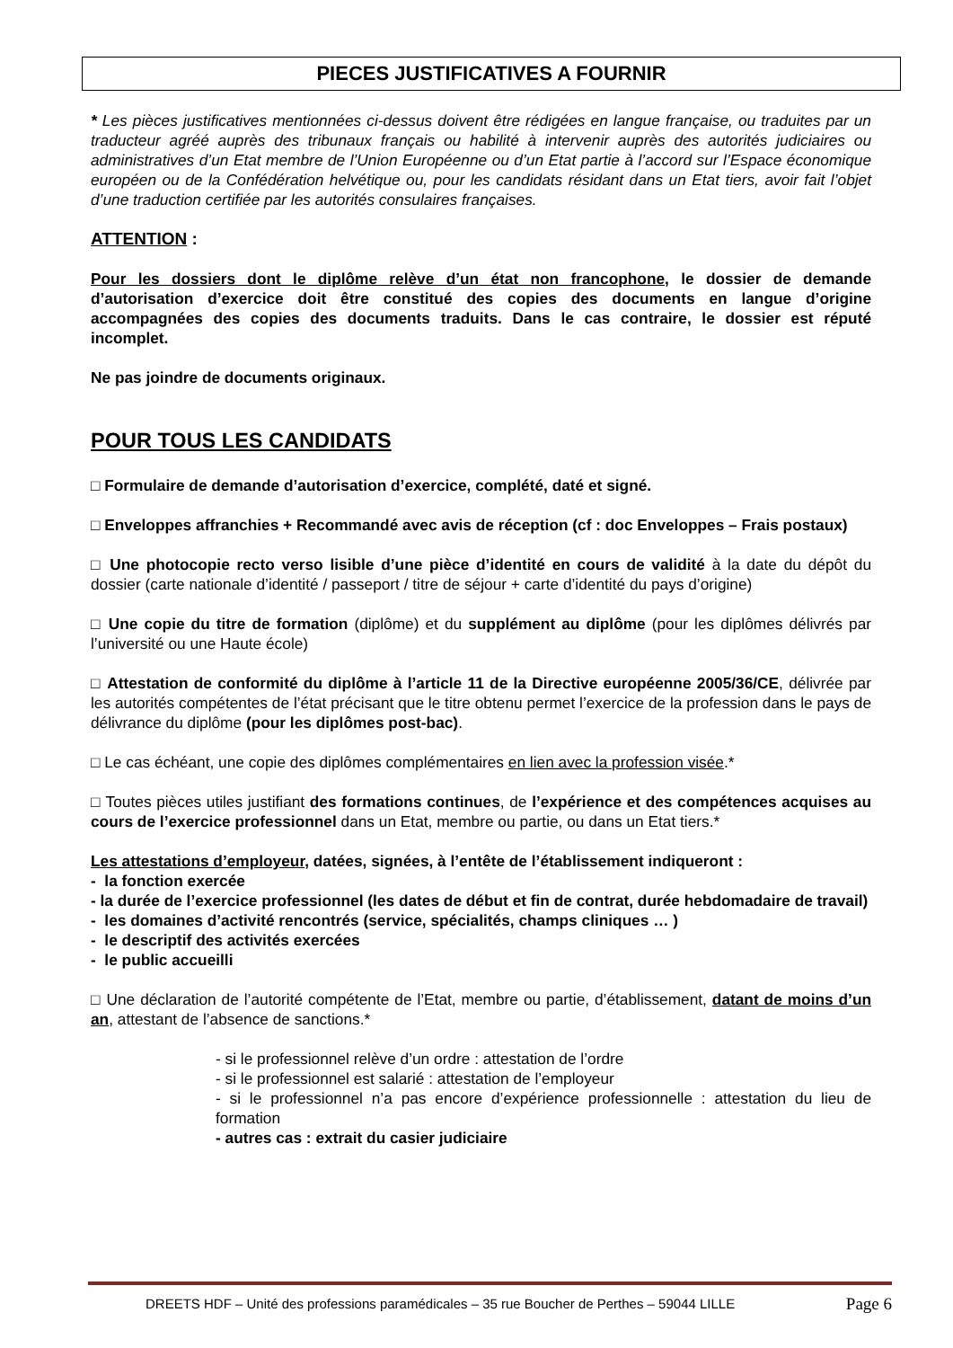PIECES JUSTIFICATIVES A FOURNIR
* Les pièces justificatives mentionnées ci-dessus doivent être rédigées en langue française, ou traduites par un traducteur agréé auprès des tribunaux français ou habilité à intervenir auprès des autorités judiciaires ou administratives d’un Etat membre de l’Union Européenne ou d’un Etat partie à l’accord sur l’Espace économique européen ou de la Confédération helvétique ou, pour les candidats résidant dans un Etat tiers, avoir fait l’objet d’une traduction certifiée par les autorités consulaires françaises.
ATTENTION :
Pour les dossiers dont le diplôme relève d’un état non francophone, le dossier de demande d’autorisation d’exercice doit être constitué des copies des documents en langue d’origine accompagnées des copies des documents traduits. Dans le cas contraire, le dossier est réputé incomplet.
Ne pas joindre de documents originaux.
POUR TOUS LES CANDIDATS
□ Formulaire de demande d’autorisation d’exercice, complété, daté et signé.
□ Enveloppes affranchies + Recommandé avec avis de réception (cf : doc Enveloppes – Frais postaux)
□ Une photocopie recto verso lisible d’une pièce d’identité en cours de validité à la date du dépôt du dossier (carte nationale d’identité / passeport / titre de séjour + carte d’identité du pays d’origine)
□ Une copie du titre de formation (diplôme) et du supplément au diplôme (pour les diplômes délivrés par l’université ou une Haute école)
□ Attestation de conformité du diplôme à l’article 11 de la Directive européenne 2005/36/CE, délivrée par les autorités compétentes de l’état précisant que le titre obtenu permet l’exercice de la profession dans le pays de délivrance du diplôme (pour les diplômes post-bac).
□ Le cas échéant, une copie des diplômes complémentaires en lien avec la profession visée.*
□ Toutes pièces utiles justifiant des formations continues, de l’expérience et des compétences acquises au cours de l’exercice professionnel dans un Etat, membre ou partie, ou dans un Etat tiers.*
Les attestations d’employeur, datées, signées, à l’entête de l’établissement indiqueront :
- la fonction exercée
- la durée de l’exercice professionnel (les dates de début et fin de contrat, durée hebdomadaire de travail)
- les domaines d’activité rencontrés (service, spécialités, champs cliniques … )
- le descriptif des activités exercées
- le public accueilli
□ Une déclaration de l’autorité compétente de l’Etat, membre ou partie, d’établissement, datant de moins d’un an, attestant de l’absence de sanctions.*
- si le professionnel relève d’un ordre : attestation de l’ordre
- si le professionnel est salarié : attestation de l’employeur
- si le professionnel n’a pas encore d’expérience professionnelle : attestation du lieu de formation
- autres cas : extrait du casier judiciaire
DREETS HDF – Unité des professions paramédicales – 35 rue Boucher de Perthes – 59044 LILLE Page 6